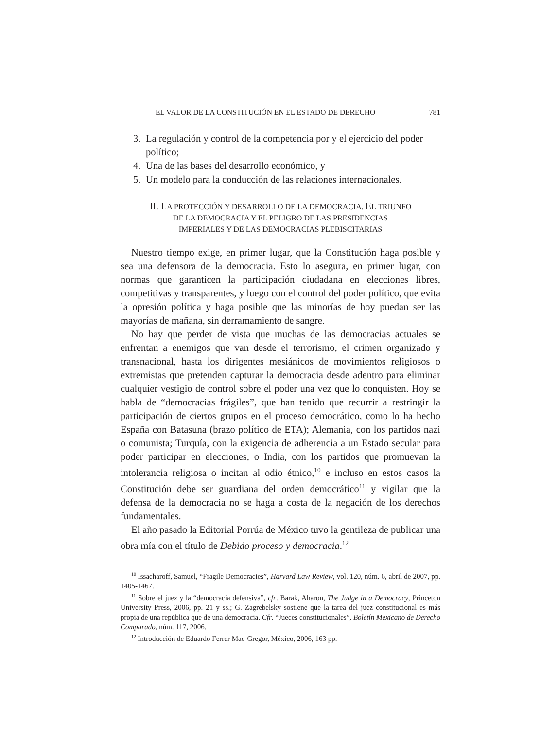EL VALOR DE LA CONSTITUCIÓN EN EL ESTADO DE DERECHO 781
3. La regulación y control de la competencia por y el ejercicio del poder político;
4. Una de las bases del desarrollo económico, y
5. Un modelo para la conducción de las relaciones internacionales.
II. LA PROTECCIÓN Y DESARROLLO DE LA DEMOCRACIA. EL TRIUNFO
DE LA DEMOCRACIA Y EL PELIGRO DE LAS PRESIDENCIAS
IMPERIALES Y DE LAS DEMOCRACIAS PLEBISCITARIAS
Nuestro tiempo exige, en primer lugar, que la Constitución haga posible y sea una defensora de la democracia. Esto lo asegura, en primer lugar, con normas que garanticen la participación ciudadana en elecciones libres, competitivas y transparentes, y luego con el control del poder político, que evita la opresión política y haga posible que las minorías de hoy puedan ser las mayorías de mañana, sin derramamiento de sangre.
No hay que perder de vista que muchas de las democracias actuales se enfrentan a enemigos que van desde el terrorismo, el crimen organizado y transnacional, hasta los dirigentes mesiánicos de movimientos religiosos o extremistas que pretenden capturar la democracia desde adentro para eliminar cualquier vestigio de control sobre el poder una vez que lo conquisten. Hoy se habla de “democracias frágiles”, que han tenido que recurrir a restringir la participación de ciertos grupos en el proceso democrático, como lo ha hecho España con Batasuna (brazo político de ETA); Alemania, con los partidos nazi o comunista; Turquía, con la exigencia de adherencia a un Estado secular para poder participar en elecciones, o India, con los partidos que promuevan la intolerancia religiosa o incitan al odio étnico,<sup>10</sup> e incluso en estos casos la Constitución debe ser guardiana del orden democrático<sup>11</sup> y vigilar que la defensa de la democracia no se haga a costa de la negación de los derechos fundamentales.
El año pasado la Editorial Porrúa de México tuvo la gentileza de publicar una obra mía con el título de Debido proceso y democracia.<sup>12</sup>
<sup>10</sup> Issacharoff, Samuel, “Fragile Democracies”, Harvard Law Review, vol. 120, núm. 6, abril de 2007, pp. 1405-1467.
<sup>11</sup> Sobre el juez y la “democracia defensiva”, cfr. Barak, Aharon, The Judge in a Democracy, Princeton University Press, 2006, pp. 21 y ss.; G. Zagrebelsky sostiene que la tarea del juez constitucional es más propia de una república que de una democracia. Cfr. “Jueces constitucionales”, Boletín Mexicano de Derecho Comparado, núm. 117, 2006.
<sup>12</sup> Introducción de Eduardo Ferrer Mac-Gregor, México, 2006, 163 pp.